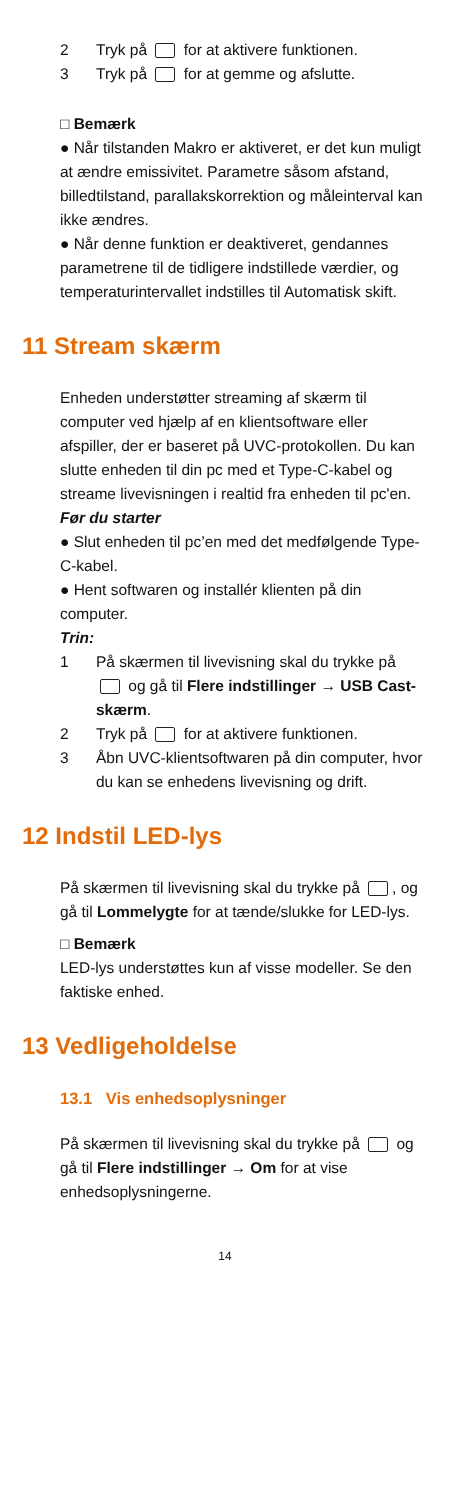2 Tryk på for at aktivere funktionen.
3 Tryk på for at gemme og afslutte.
□ Bemærk
● Når tilstanden Makro er aktiveret, er det kun muligt at ændre emissivitet. Parametre såsom afstand, billedtilstand, parallakskorrektion og måleinterval kan ikke ændres.
● Når denne funktion er deaktiveret, gendannes parametrene til de tidligere indstillede værdier, og temperaturintervallet indstilles til Automatisk skift.
11 Stream skærm
Enheden understøtter streaming af skærm til computer ved hjælp af en klientsoftware eller afspiller, der er baseret på UVC-protokollen. Du kan slutte enheden til din pc med et Type-C-kabel og streame livevisningen i realtid fra enheden til pc'en.
Før du starter
● Slut enheden til pc’en med det medfølgende Type-C-kabel.
● Hent softwaren og installér klienten på din computer.
Trin:
1 På skærmen til livevisning skal du trykke på og gå til Flere indstillinger → USB Cast-skærm.
2 Tryk på for at aktivere funktionen.
3 Åbn UVC-klientsoftwaren på din computer, hvor du kan se enhedens livevisning og drift.
12 Indstil LED-lys
På skærmen til livevisning skal du trykke på , og gå til Lommelygte for at tænde/slukke for LED-lys.
□ Bemærk
LED-lys understøttes kun af visse modeller. Se den faktiske enhed.
13 Vedligeholdelse
13.1 Vis enhedsoplysninger
På skærmen til livevisning skal du trykke på og gå til Flere indstillinger → Om for at vise enhedsoplysningerne.
14